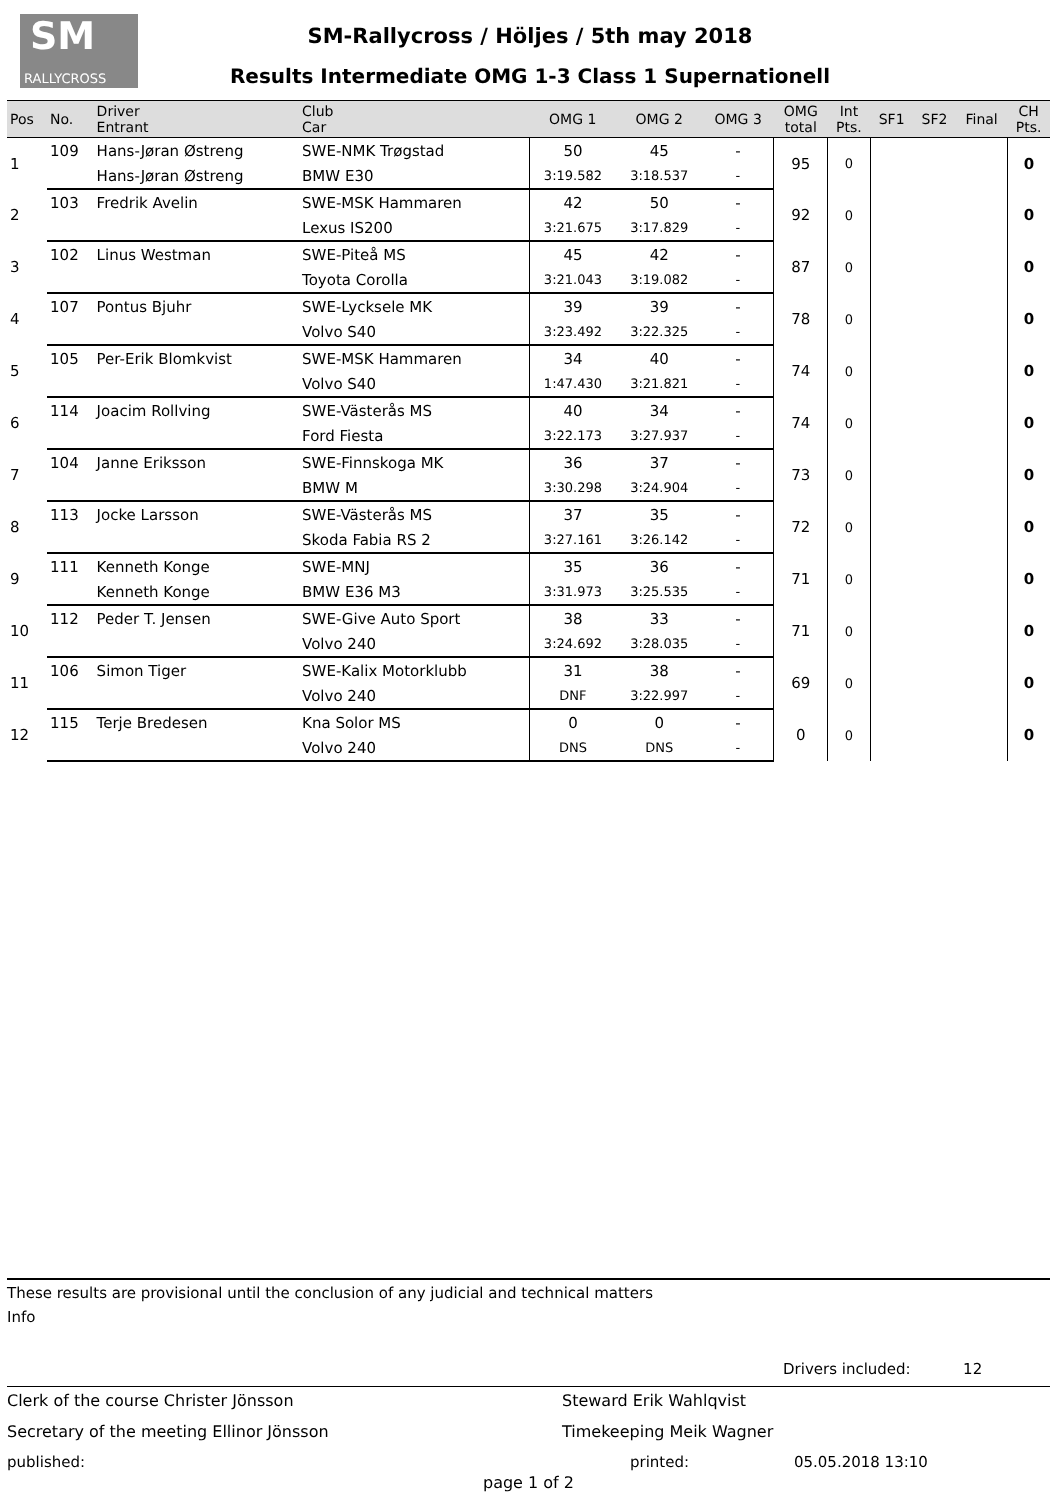SM
RALLYCROSS
SM-Rallycross / Höljes / 5th may 2018
Results Intermediate OMG 1-3 Class 1 Supernationell
| Pos | No. | Driver Entrant | Club Car | OMG 1 | OMG 2 | OMG 3 | OMG total | Int Pts. | SF1 | SF2 | Final | CH Pts. |
| --- | --- | --- | --- | --- | --- | --- | --- | --- | --- | --- | --- | --- |
| 1 | 109 | Hans-Jøran Østreng | SWE-NMK Trøgstad | 50 | 45 | - | 95 | 0 | | | | 0 |
| | | Hans-Jøran Østreng | BMW E30 | 3:19.582 | 3:18.537 | - | | | | | | |
| 2 | 103 | Fredrik Avelin | SWE-MSK Hammaren | 42 | 50 | - | 92 | 0 | | | | 0 |
| | | | Lexus IS200 | 3:21.675 | 3:17.829 | - | | | | | | |
| 3 | 102 | Linus Westman | SWE-Piteå MS | 45 | 42 | - | 87 | 0 | | | | 0 |
| | | | Toyota Corolla | 3:21.043 | 3:19.082 | - | | | | | | |
| 4 | 107 | Pontus Bjuhr | SWE-Lycksele MK | 39 | 39 | - | 78 | 0 | | | | 0 |
| | | | Volvo S40 | 3:23.492 | 3:22.325 | - | | | | | | |
| 5 | 105 | Per-Erik Blomkvist | SWE-MSK Hammaren | 34 | 40 | - | 74 | 0 | | | | 0 |
| | | | Volvo S40 | 1:47.430 | 3:21.821 | - | | | | | | |
| 6 | 114 | Joacim Rollving | SWE-Västerås MS | 40 | 34 | - | 74 | 0 | | | | 0 |
| | | | Ford Fiesta | 3:22.173 | 3:27.937 | - | | | | | | |
| 7 | 104 | Janne Eriksson | SWE-Finnskoga MK | 36 | 37 | - | 73 | 0 | | | | 0 |
| | | | BMW M | 3:30.298 | 3:24.904 | - | | | | | | |
| 8 | 113 | Jocke Larsson | SWE-Västerås MS | 37 | 35 | - | 72 | 0 | | | | 0 |
| | | | Skoda Fabia RS 2 | 3:27.161 | 3:26.142 | - | | | | | | |
| 9 | 111 | Kenneth Konge | SWE-MNJ | 35 | 36 | - | 71 | 0 | | | | 0 |
| | | Kenneth Konge | BMW E36 M3 | 3:31.973 | 3:25.535 | - | | | | | | |
| 10 | 112 | Peder T. Jensen | SWE-Give Auto Sport | 38 | 33 | - | 71 | 0 | | | | 0 |
| | | | Volvo 240 | 3:24.692 | 3:28.035 | - | | | | | | |
| 11 | 106 | Simon Tiger | SWE-Kalix Motorklubb | 31 | 38 | - | 69 | 0 | | | | 0 |
| | | | Volvo 240 | DNF | 3:22.997 | - | | | | | | |
| 12 | 115 | Terje Bredesen | Kna Solor MS | 0 | 0 | - | 0 | 0 | | | | 0 |
| | | | Volvo 240 | DNS | DNS | - | | | | | | |
These results are provisional until the conclusion of any judicial and technical matters
Info
Drivers included: 12
Clerk of the course Christer Jönsson Steward Erik Wahlqvist
Secretary of the meeting Ellinor Jönsson Timekeeping Meik Wagner
published: printed: 05.05.2018 13:10
page 1 of 2